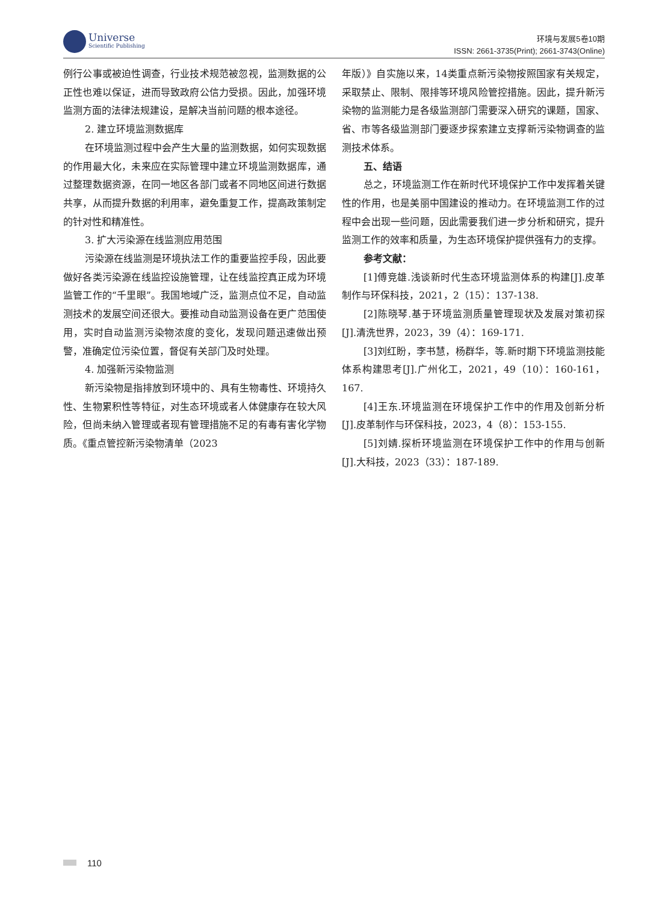Universe
Scientific Publishing
环境与发展5卷10期
ISSN: 2661-3735(Print); 2661-3743(Online)
例行公事或被迫性调查，行业技术规范被忽视，监测数据的公正性也难以保证，进而导致政府公信力受损。因此，加强环境监测方面的法律法规建设，是解决当前问题的根本途径。
2. 建立环境监测数据库
在环境监测过程中会产生大量的监测数据，如何实现数据的作用最大化，未来应在实际管理中建立环境监测数据库，通过整理数据资源，在同一地区各部门或者不同地区间进行数据共享，从而提升数据的利用率，避免重复工作，提高政策制定的针对性和精准性。
3. 扩大污染源在线监测应用范围
污染源在线监测是环境执法工作的重要监控手段，因此要做好各类污染源在线监控设施管理，让在线监控真正成为环境监管工作的“千里眼”。我国地域广泛，监测点位不足，自动监测技术的发展空间还很大。要推动自动监测设备在更广范围使用，实时自动监测污染物浓度的变化，发现问题迅速做出预警，准确定位污染位置，督促有关部门及时处理。
4. 加强新污染物监测
新污染物是指排放到环境中的、具有生物毒性、环境持久性、生物累积性等特征，对生态环境或者人体健康存在较大风险，但尚未纳入管理或者现有管理措施不足的有毒有害化学物质。《重点管控新污染物清单（2023
年版）》自实施以来，14类重点新污染物按照国家有关规定，采取禁止、限制、限排等环境风险管控措施。因此，提升新污染物的监测能力是各级监测部门需要深入研究的课题，国家、省、市等各级监测部门要逐步探索建立支撑新污染物调查的监测技术体系。
五、结语
总之，环境监测工作在新时代环境保护工作中发挥着关键性的作用，也是美丽中国建设的推动力。在环境监测工作的过程中会出现一些问题，因此需要我们进一步分析和研究，提升监测工作的效率和质量，为生态环境保护提供强有力的支撑。
参考文献：
[1]傅竞雄.浅谈新时代生态环境监测体系的构建[J].皮革制作与环保科技，2021，2（15）：137-138.
[2]陈晓琴.基于环境监测质量管理现状及发展对策初探[J].清洗世界，2023，39（4）：169-171.
[3]刘红盼，李书慧，杨群华，等.新时期下环境监测技能体系构建思考[J].广州化工，2021，49（10）：160-161，167.
[4]王东.环境监测在环境保护工作中的作用及创新分析[J].皮革制作与环保科技，2023，4（8）：153-155.
[5]刘婧.探析环境监测在环境保护工作中的作用与创新[J].大科技，2023（33）：187-189.
110